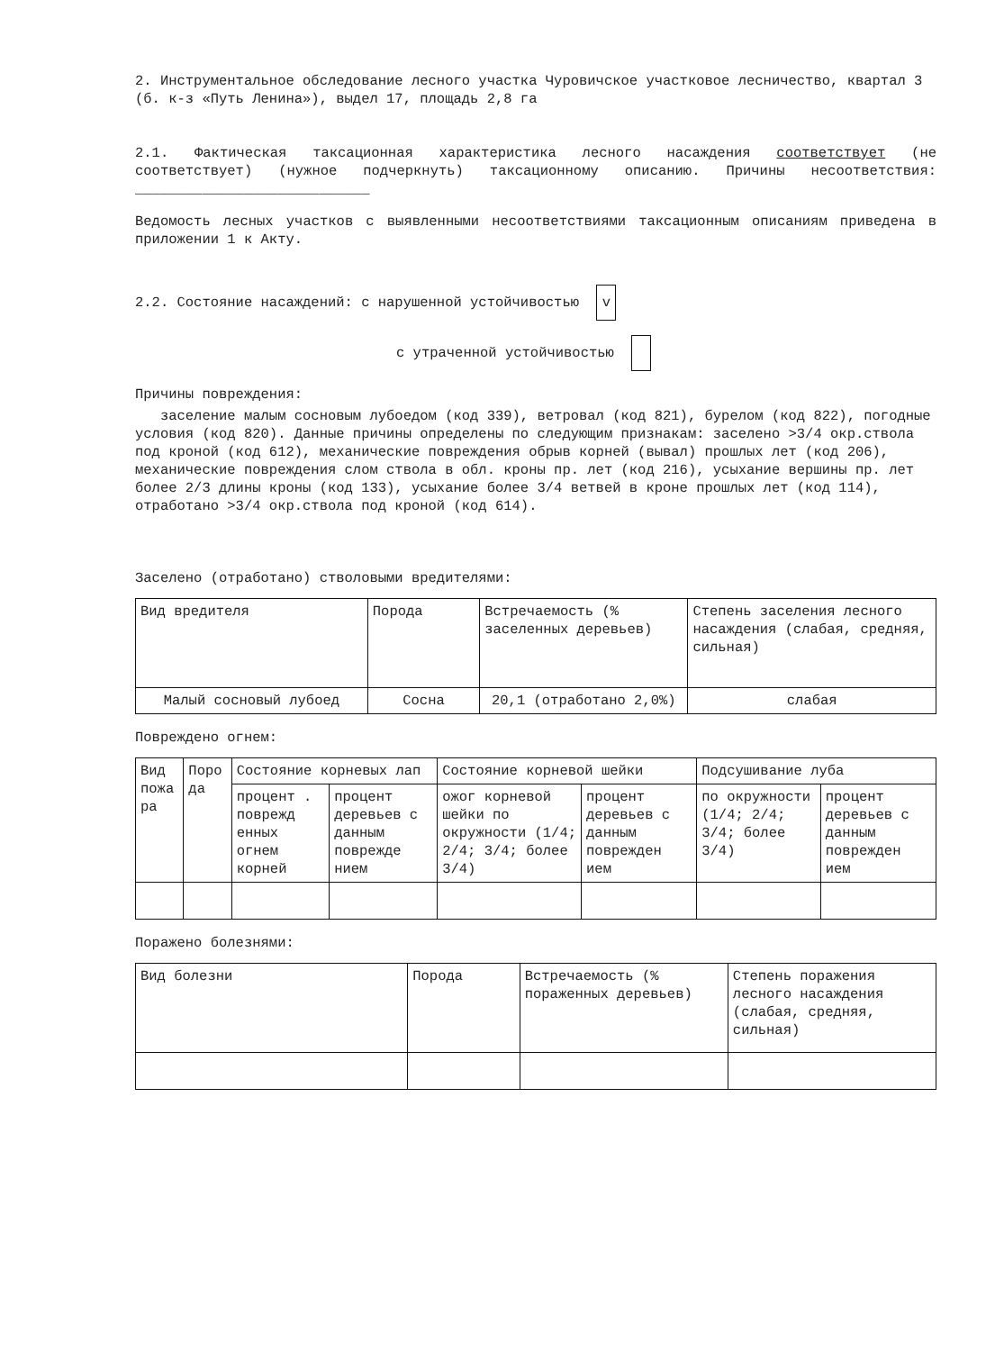2. Инструментальное обследование лесного участка Чуровичское участковое лесничество, квартал 3 (б. к-з «Путь Ленина»), выдел 17, площадь 2,8 га
2.1. Фактическая таксационная характеристика лесного насаждения соответствует (не соответствует) (нужное подчеркнуть) таксационному описанию. Причины несоответствия: ____________________________
Ведомость лесных участков с выявленными несоответствиями таксационным описаниям приведена в приложении 1 к Акту.
2.2. Состояние насаждений: с нарушенной устойчивостью v
с утраченной устойчивостью
Причины повреждения:
заселение малым сосновым лубоедом (код 339), ветровал (код 821), бурелом (код 822), погодные условия (код 820). Данные причины определены по следующим признакам: заселено >3/4 окр.ствола под кроной (код 612), механические повреждения обрыв корней (вывал) прошлых лет (код 206), механические повреждения слом ствола в обл. кроны пр. лет (код 216), усыхание вершины пр. лет более 2/3 длины кроны (код 133), усыхание более 3/4 ветвей в кроне прошлых лет (код 114), отработано >3/4 окр.ствола под кроной (код 614).
Заселено (отработано) стволовыми вредителями:
| Вид вредителя | Порода | Встречаемость (% заселенных деревьев) | Степень заселения лесного насаждения (слабая, средняя, сильная) |
| --- | --- | --- | --- |
| Малый сосновый лубоед | Сосна | 20,1 (отработано 2,0%) | слабая |
Повреждено огнем:
| Вид пожа ра | Поро да | Состояние корневых лап | | Состояние корневой шейки | | Подсушивание луба | |
| --- | --- | --- | --- | --- | --- | --- | --- |
| | | процент . поврежд енных огнем корней | процент деревьев с данным поврежде нием | ожог корневой шейки по окружности (1/4; 2/4; 3/4; более 3/4) | процент деревьев с данным поврежден ием | по окружности (1/4; 2/4; 3/4; более 3/4) | процент деревьев с данным поврежден ием |
Поражено болезнями:
| Вид болезни | Порода | Встречаемость (% пораженных деревьев) | Степень поражения лесного насаждения (слабая, средняя, сильная) |
| --- | --- | --- | --- |